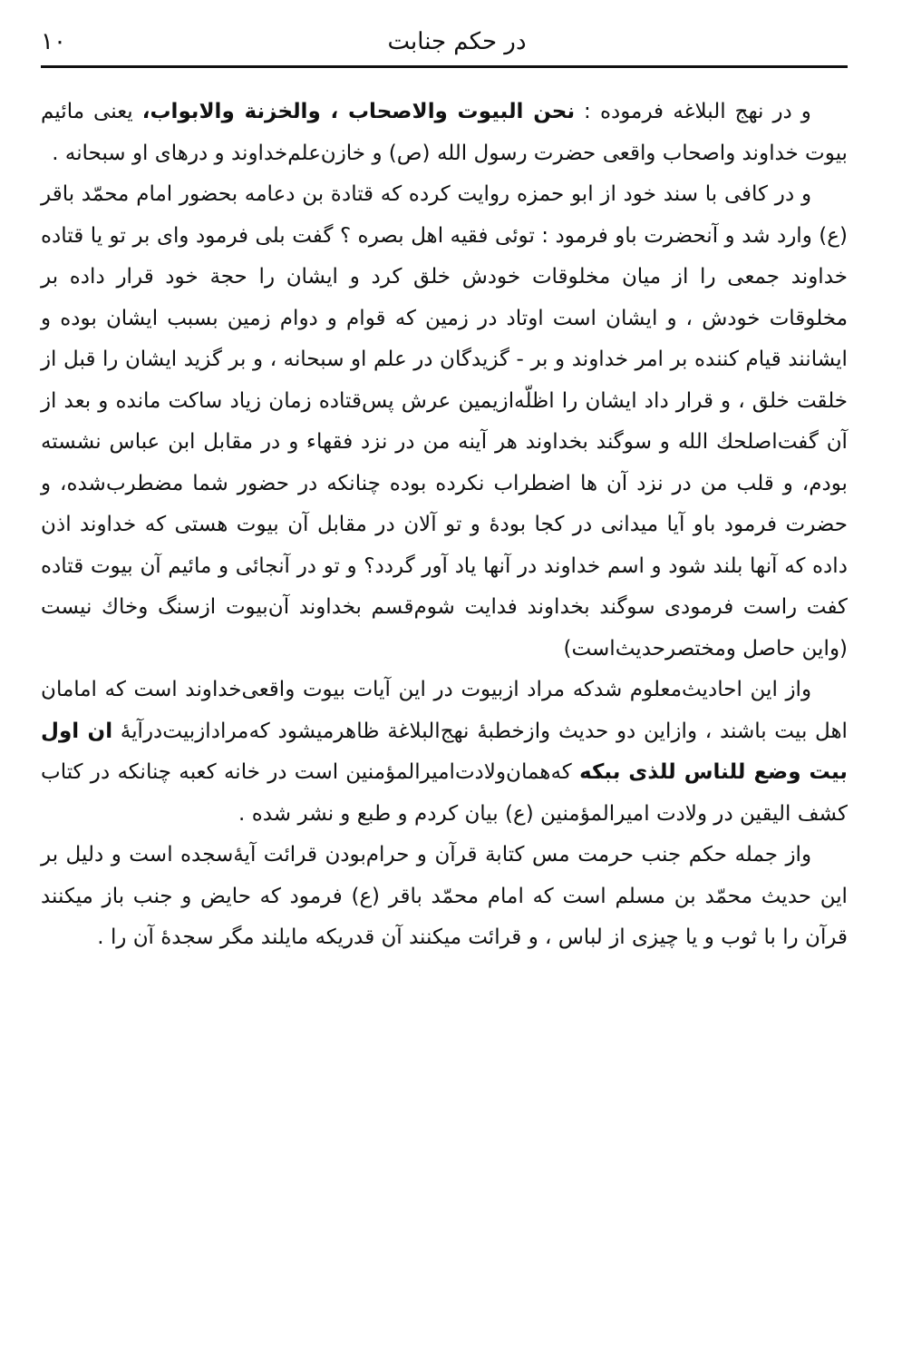در حکم جنابت ۱۰
و در نهج البلاغه فرموده : نحن البیوت والاصحاب ، والخزنة والابواب، یعنی مائیم بیوت خداوند واصحاب واقعی حضرت رسول الله (ص) و خازن‌علم‌خداوند و درهای او سبحانه .
و در کافی با سند خود از ابو حمزه روایت کرده که قتادة بن دعامه بحضور امام محمّد باقر (ع) وارد شد و آنحضرت باو فرمود : توئی فقیه اهل بصره ؟ گفت بلی فرمود وای بر تو یا قتاده خداوند جمعی را از میان مخلوقات خودش خلق کرد و ایشان را حجة خود قرار داده بر مخلوقات خودش ، و ایشان است اوتاد در زمین که قوام و دوام زمین بسبب ایشان بوده و ایشانند قیام کننده بر امر خداوند و بر - گزیدگان در علم او سبحانه ، و بر گزید ایشان را قبل از خلقت خلق ، و قرار داد ایشان را اظلّه‌ازیمین عرش پس‌قتاده زمان زیاد ساکت مانده و بعد از آن گفت‌اصلحك الله و سوگند بخداوند هر آینه من در نزد فقهاء و در مقابل ابن عباس نشسته بودم، و قلب من در نزد آن ها اضطراب نکرده بوده چنانکه در حضور شما مضطرب‌شده، و حضرت فرمود باو آیا میدانی در کجا بودهٔ و تو آلان در مقابل آن بیوت هستی که خداوند اذن داده که آنها بلند شود و اسم خداوند در آنها یاد آور گردد؟ و تو در آنجائی و مائیم آن بیوت قتاده کفت راست فرمودی سوگند بخداوند فدایت شوم‌قسم بخداوند آن‌بیوت ازسنگ وخاك نیست (واین حاصل ومختصرحدیث‌است)
واز این احادیث‌معلوم شدکه مراد ازبیوت در این آیات بیوت واقعی‌خداوند است که امامان اهل بیت باشند ، وازاین دو حدیث وازخطبهٔ نهج‌البلاغة ظاهرمیشود که‌مرادازبیت‌درآیهٔ ان اول بیت وضع للناس للذی ببکه که‌همان‌ولادت‌امیرالمؤمنین است در خانه کعبه چنانکه در کتاب کشف الیقین در ولادت امیرالمؤمنین (ع) بیان کردم و طبع و نشر شده .
واز جمله حکم جنب حرمت مس کتابة قرآن و حرام‌بودن قرائت آیهٔ‌سجده است و دلیل بر این حدیث محمّد بن مسلم است که امام محمّد باقر (ع) فرمود که حایض و جنب باز میکنند قرآن را با ثوب و یا چیزی از لباس ، و قرائت میکنند آن قدریکه مایلند مگر سجدهٔ آن را .